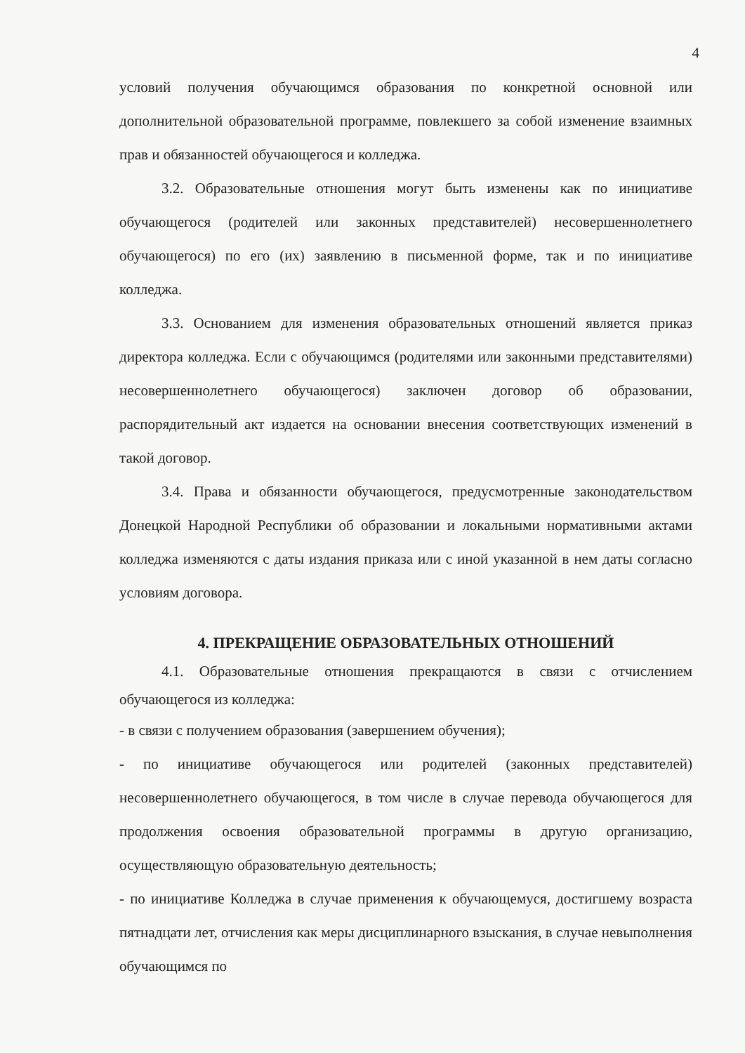4
условий получения обучающимся образования по конкретной основной или дополнительной образовательной программе, повлекшего за собой изменение взаимных прав и обязанностей обучающегося и колледжа.
3.2. Образовательные отношения могут быть изменены как по инициативе обучающегося (родителей или законных представителей) несовершеннолетнего обучающегося) по его (их) заявлению в письменной форме, так и по инициативе колледжа.
3.3. Основанием для изменения образовательных отношений является приказ директора колледжа. Если с обучающимся (родителями или законными представителями) несовершеннолетнего обучающегося) заключен договор об образовании, распорядительный акт издается на основании внесения соответствующих изменений в такой договор.
3.4. Права и обязанности обучающегося, предусмотренные законодательством Донецкой Народной Республики об образовании и локальными нормативными актами колледжа изменяются с даты издания приказа или с иной указанной в нем даты согласно условиям договора.
4. ПРЕКРАЩЕНИЕ ОБРАЗОВАТЕЛЬНЫХ ОТНОШЕНИЙ
4.1. Образовательные отношения прекращаются в связи с отчислением обучающегося из колледжа:
- в связи с получением образования (завершением обучения);
- по инициативе обучающегося или родителей (законных представителей) несовершеннолетнего обучающегося, в том числе в случае перевода обучающегося для продолжения освоения образовательной программы в другую организацию, осуществляющую образовательную деятельность;
- по инициативе Колледжа в случае применения к обучающемуся, достигшему возраста пятнадцати лет, отчисления как меры дисциплинарного взыскания, в случае невыполнения обучающимся по